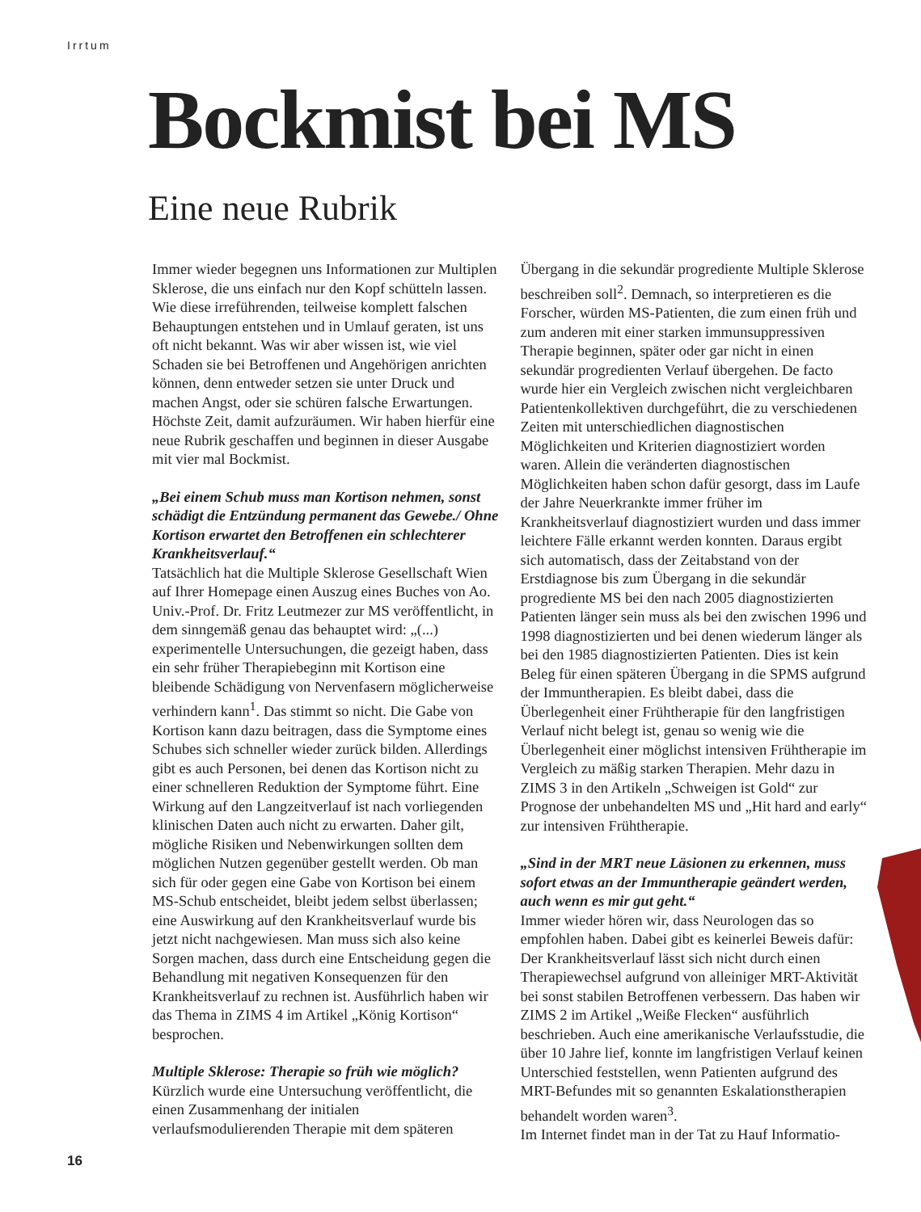Irrtum
Bockmist bei MS
Eine neue Rubrik
Immer wieder begegnen uns Informationen zur Multiplen Sklerose, die uns einfach nur den Kopf schütteln lassen. Wie diese irreführenden, teilweise komplett falschen Behauptungen entstehen und in Umlauf geraten, ist uns oft nicht bekannt. Was wir aber wissen ist, wie viel Schaden sie bei Betroffenen und Angehörigen anrichten können, denn entweder setzen sie unter Druck und machen Angst, oder sie schüren falsche Erwartungen. Höchste Zeit, damit aufzuräumen. Wir haben hierfür eine neue Rubrik geschaffen und beginnen in dieser Ausgabe mit vier mal Bockmist.
„Bei einem Schub muss man Kortison nehmen, sonst schädigt die Entzündung permanent das Gewebe./ Ohne Kortison erwartet den Betroffenen ein schlechterer Krankheitsverlauf.“
Tatsächlich hat die Multiple Sklerose Gesellschaft Wien auf Ihrer Homepage einen Auszug eines Buches von Ao. Univ.-Prof. Dr. Fritz Leutmezer zur MS veröffentlicht, in dem sinngemäß genau das behauptet wird: „(...) experimentelle Untersuchungen, die gezeigt haben, dass ein sehr früher Therapiebeginn mit Kortison eine bleibende Schädigung von Nervenfasern möglicherweise verhindern kann<sup>1</sup>. Das stimmt so nicht. Die Gabe von Kortison kann dazu beitragen, dass die Symptome eines Schubes sich schneller wieder zurück bilden. Allerdings gibt es auch Personen, bei denen das Kortison nicht zu einer schnelleren Reduktion der Symptome führt. Eine Wirkung auf den Langzeitverlauf ist nach vorliegenden klinischen Daten auch nicht zu erwarten. Daher gilt, mögliche Risiken und Nebenwirkungen sollten dem möglichen Nutzen gegenüber gestellt werden. Ob man sich für oder gegen eine Gabe von Kortison bei einem MS-Schub entscheidet, bleibt jedem selbst überlassen; eine Auswirkung auf den Krankheitsverlauf wurde bis jetzt nicht nachgewiesen. Man muss sich also keine Sorgen machen, dass durch eine Entscheidung gegen die Behandlung mit negativen Konsequenzen für den Krankheitsverlauf zu rechnen ist. Ausführlich haben wir das Thema in ZIMS 4 im Artikel „König Kortison“ besprochen.
Multiple Sklerose: Therapie so früh wie möglich?
Kürzlich wurde eine Untersuchung veröffentlicht, die einen Zusammenhang der initialen verlaufsmodulierenden Therapie mit dem späteren Übergang in die sekundär progrediente Multiple Sklerose beschreiben soll<sup>2</sup>. Demnach, so interpretieren es die Forscher, würden MS-Patienten, die zum einen früh und zum anderen mit einer starken immunsuppressiven Therapie beginnen, später oder gar nicht in einen sekundär progredienten Verlauf übergehen. De facto wurde hier ein Vergleich zwischen nicht vergleichbaren Patientenkollektiven durchgeführt, die zu verschiedenen Zeiten mit unterschiedlichen diagnostischen Möglichkeiten und Kriterien diagnostiziert worden waren. Allein die veränderten diagnostischen Möglichkeiten haben schon dafür gesorgt, dass im Laufe der Jahre Neuerkrankte immer früher im Krankheitsverlauf diagnostiziert wurden und dass immer leichtere Fälle erkannt werden konnten. Daraus ergibt sich automatisch, dass der Zeitabstand von der Erstdiagnose bis zum Übergang in die sekundär progrediente MS bei den nach 2005 diagnostizierten Patienten länger sein muss als bei den zwischen 1996 und 1998 diagnostizierten und bei denen wiederum länger als bei den 1985 diagnostizierten Patienten. Dies ist kein Beleg für einen späteren Übergang in die SPMS aufgrund der Immuntherapien. Es bleibt dabei, dass die Überlegenheit einer Frühtherapie für den langfristigen Verlauf nicht belegt ist, genau so wenig wie die Überlegenheit einer möglichst intensiven Frühtherapie im Vergleich zu mäßig starken Therapien. Mehr dazu in ZIMS 3 in den Artikeln „Schweigen ist Gold“ zur Prognose der unbehandelten MS und „Hit hard and early“ zur intensiven Frühtherapie.
„Sind in der MRT neue Läsionen zu erkennen, muss sofort etwas an der Immuntherapie geändert werden, auch wenn es mir gut geht.“
Immer wieder hören wir, dass Neurologen das so empfohlen haben. Dabei gibt es keinerlei Beweis dafür: Der Krankheitsverlauf lässt sich nicht durch einen Therapiewechsel aufgrund von alleiniger MRT-Aktivität bei sonst stabilen Betroffenen verbessern. Das haben wir ZIMS 2 im Artikel „Weiße Flecken“ ausführlich beschrieben. Auch eine amerikanische Verlaufsstudie, die über 10 Jahre lief, konnte im langfristigen Verlauf keinen Unterschied feststellen, wenn Patienten aufgrund des MRT-Befundes mit so genannten Eskalationstherapien behandelt worden waren<sup>3</sup>.
Im Internet findet man in der Tat zu Hauf Informatio-
16